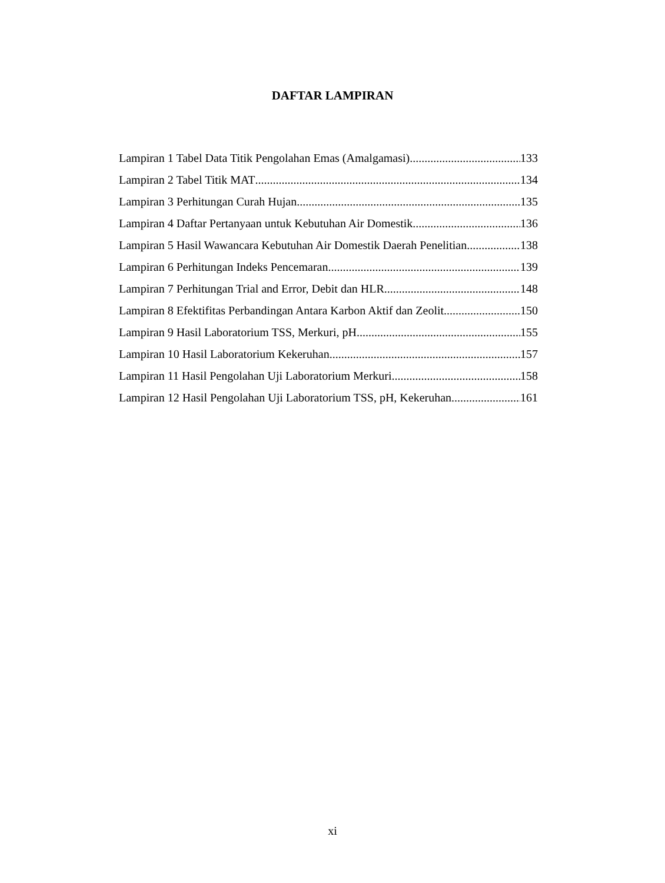DAFTAR LAMPIRAN
Lampiran 1 Tabel Data Titik Pengolahan Emas (Amalgamasi) 133
Lampiran 2 Tabel Titik MAT 134
Lampiran 3 Perhitungan Curah Hujan 135
Lampiran 4 Daftar Pertanyaan untuk Kebutuhan Air Domestik 136
Lampiran 5 Hasil Wawancara Kebutuhan Air Domestik Daerah Penelitian 138
Lampiran 6 Perhitungan Indeks Pencemaran 139
Lampiran 7 Perhitungan Trial and Error, Debit dan HLR 148
Lampiran 8 Efektifitas Perbandingan Antara Karbon Aktif dan Zeolit 150
Lampiran 9 Hasil Laboratorium TSS, Merkuri, pH 155
Lampiran 10 Hasil Laboratorium Kekeruhan 157
Lampiran 11 Hasil Pengolahan Uji Laboratorium Merkuri 158
Lampiran 12 Hasil Pengolahan Uji Laboratorium TSS, pH, Kekeruhan 161
xi